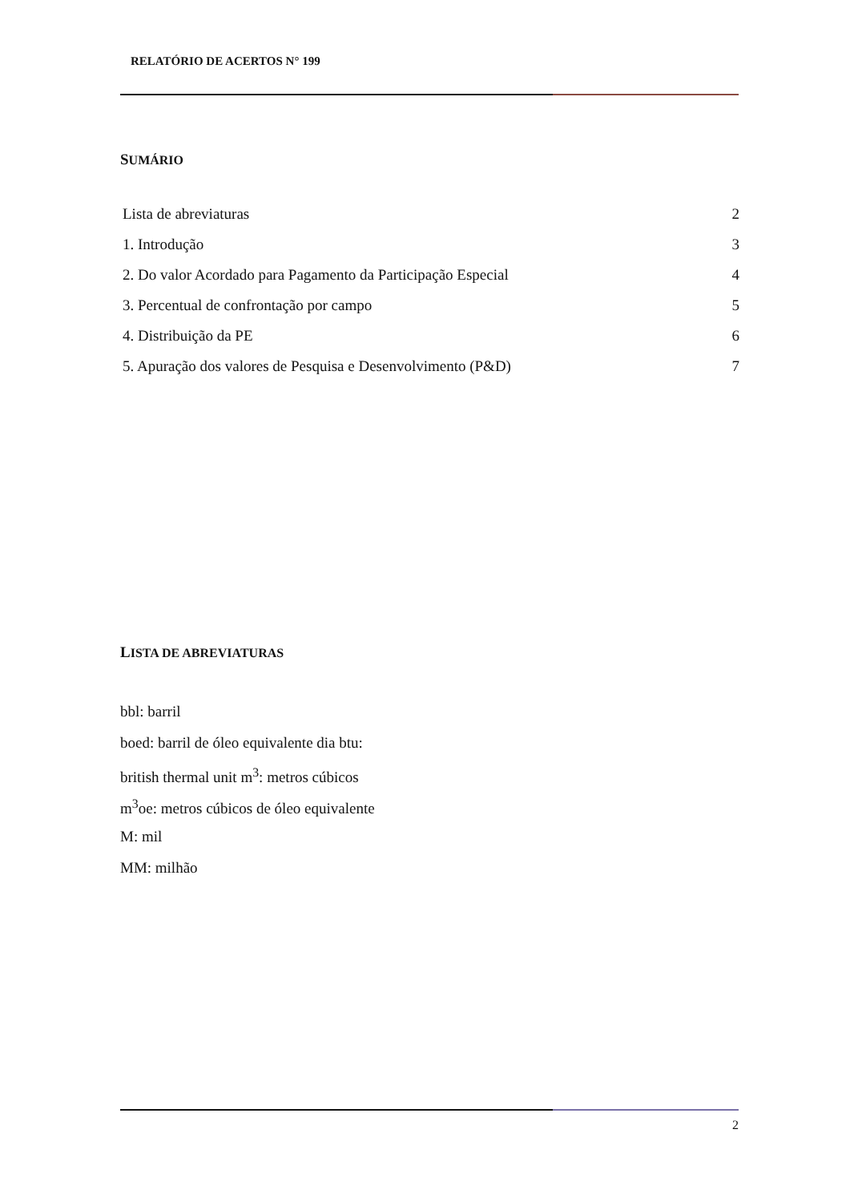RELATÓRIO DE ACERTOS N° 199
SUMÁRIO
Lista de abreviaturas 2
1. Introdução 3
2. Do valor Acordado para Pagamento da Participação Especial 4
3. Percentual de confrontação por campo 5
4. Distribuição da PE 6
5. Apuração dos valores de Pesquisa e Desenvolvimento (P&D) 7
LISTA DE ABREVIATURAS
bbl: barril
boed: barril de óleo equivalente dia btu:
british thermal unit m<sup>3</sup>: metros cúbicos
m<sup>3</sup>oe: metros cúbicos de óleo equivalente
M: mil
MM: milhão
2